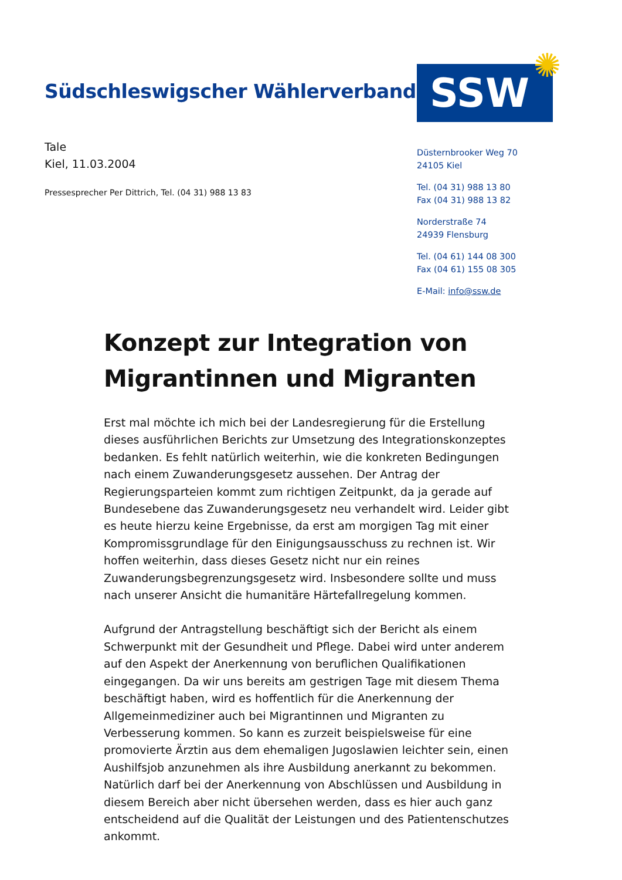Südschleswigscher Wählerverband
SSW ✺
Tale
Kiel, 11.03.2004
Pressesprecher Per Dittrich, Tel. (04 31) 988 13 83
Düsternbrooker Weg 70
24105 Kiel
Tel. (04 31) 988 13 80
Fax (04 31) 988 13 82
Norderstraße 74
24939 Flensburg
Tel. (04 61) 144 08 300
Fax (04 61) 155 08 305
E-Mail: info@ssw.de
Konzept zur Integration von Migrantinnen und Migranten
Erst mal möchte ich mich bei der Landesregierung für die Erstellung dieses ausführlichen Berichts zur Umsetzung des Integrationskonzeptes bedanken. Es fehlt natürlich weiterhin, wie die konkreten Bedingungen nach einem Zuwanderungsgesetz aussehen. Der Antrag der Regierungsparteien kommt zum richtigen Zeitpunkt, da ja gerade auf Bundesebene das Zuwanderungsgesetz neu verhandelt wird. Leider gibt es heute hierzu keine Ergebnisse, da erst am morgigen Tag mit einer Kompromissgrundlage für den Einigungsausschuss zu rechnen ist. Wir hoffen weiterhin, dass dieses Gesetz nicht nur ein reines Zuwanderungsbegrenzungsgesetz wird. Insbesondere sollte und muss nach unserer Ansicht die humanitäre Härtefallregelung kommen.
Aufgrund der Antragstellung beschäftigt sich der Bericht als einem Schwerpunkt mit der Gesundheit und Pflege. Dabei wird unter anderem auf den Aspekt der Anerkennung von beruflichen Qualifikationen eingegangen. Da wir uns bereits am gestrigen Tage mit diesem Thema beschäftigt haben, wird es hoffentlich für die Anerkennung der Allgemeinmediziner auch bei Migrantinnen und Migranten zu Verbesserung kommen. So kann es zurzeit beispielsweise für eine promovierte Ärztin aus dem ehemaligen Jugoslawien leichter sein, einen Aushilfsjob anzunehmen als ihre Ausbildung anerkannt zu bekommen. Natürlich darf bei der Anerkennung von Abschlüssen und Ausbildung in diesem Bereich aber nicht übersehen werden, dass es hier auch ganz entscheidend auf die Qualität der Leistungen und des Patientenschutzes ankommt.